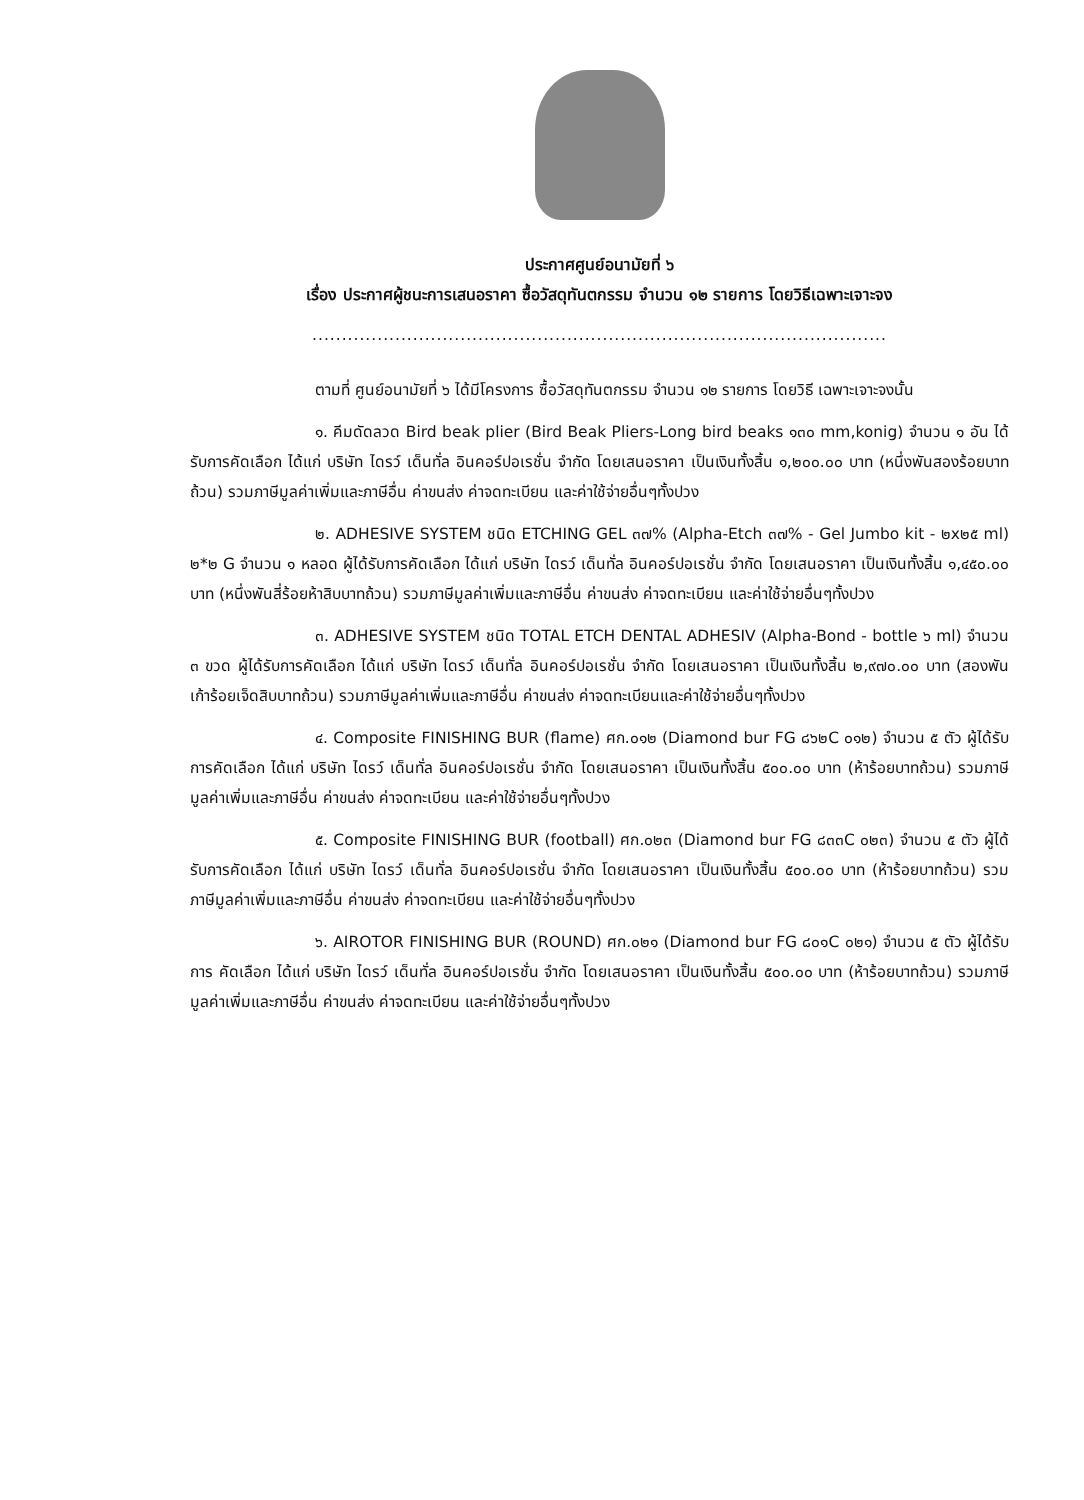ประกาศศูนย์อนามัยที่ ๖
เรื่อง ประกาศผู้ชนะการเสนอราคา ซื้อวัสดุทันตกรรม จำนวน ๑๒ รายการ โดยวิธีเฉพาะเจาะจง
.................................................................................................
ตามที่ ศูนย์อนามัยที่ ๖ ได้มีโครงการ ซื้อวัสดุทันตกรรม จำนวน ๑๒ รายการ โดยวิธี เฉพาะเจาะจงนั้น
๑. คีมดัดลวด Bird beak plier (Bird Beak Pliers-Long bird beaks ๑๓๐ mm,konig) จำนวน ๑ อัน ได้รับการคัดเลือก ได้แก่ บริษัท ไดรว์ เด็นทั่ล อินคอร์ปอเรชั่น จำกัด โดยเสนอราคา เป็นเงินทั้งสิ้น ๑,๒๐๐.๐๐ บาท (หนึ่งพันสองร้อยบาทถ้วน) รวมภาษีมูลค่าเพิ่มและภาษีอื่น ค่าขนส่ง ค่าจดทะเบียน และค่าใช้จ่ายอื่นๆทั้งปวง
๒. ADHESIVE SYSTEM ชนิด ETCHING GEL ๓๗% (Alpha-Etch ๓๗% - Gel Jumbo kit - ๒x๒๕ ml) ๒*๒ G จำนวน ๑ หลอด ผู้ได้รับการคัดเลือก ได้แก่ บริษัท ไดรว์ เด็นทั่ล อินคอร์ปอเรชั่น จำกัด โดยเสนอราคา เป็นเงินทั้งสิ้น ๑,๔๕๐.๐๐ บาท (หนึ่งพันสี่ร้อยห้าสิบบาทถ้วน) รวมภาษีมูลค่าเพิ่มและภาษีอื่น ค่าขนส่ง ค่าจดทะเบียน และค่าใช้จ่ายอื่นๆทั้งปวง
๓. ADHESIVE SYSTEM ชนิด TOTAL ETCH DENTAL ADHESIV (Alpha-Bond - bottle ๖ ml) จำนวน ๓ ขวด ผู้ได้รับการคัดเลือก ได้แก่ บริษัท ไดรว์ เด็นทั่ล อินคอร์ปอเรชั่น จำกัด โดยเสนอราคา เป็นเงินทั้งสิ้น ๒,๙๗๐.๐๐ บาท (สองพันเก้าร้อยเจ็ดสิบบาทถ้วน) รวมภาษีมูลค่าเพิ่มและภาษีอื่น ค่าขนส่ง ค่าจดทะเบียนและค่าใช้จ่ายอื่นๆทั้งปวง
๔. Composite FINISHING BUR (flame) ศก.๐๑๒ (Diamond bur FG ๘๖๒C ๐๑๒) จำนวน ๕ ตัว ผู้ได้รับการคัดเลือก ได้แก่ บริษัท ไดรว์ เด็นทั่ล อินคอร์ปอเรชั่น จำกัด โดยเสนอราคา เป็นเงินทั้งสิ้น ๕๐๐.๐๐ บาท (ห้าร้อยบาทถ้วน) รวมภาษีมูลค่าเพิ่มและภาษีอื่น ค่าขนส่ง ค่าจดทะเบียน และค่าใช้จ่ายอื่นๆทั้งปวง
๕. Composite FINISHING BUR (football) ศก.๐๒๓ (Diamond bur FG ๘๓๓C ๐๒๓) จำนวน ๕ ตัว ผู้ได้รับการคัดเลือก ได้แก่ บริษัท ไดรว์ เด็นทั่ล อินคอร์ปอเรชั่น จำกัด โดยเสนอราคา เป็นเงินทั้งสิ้น ๕๐๐.๐๐ บาท (ห้าร้อยบาทถ้วน) รวมภาษีมูลค่าเพิ่มและภาษีอื่น ค่าขนส่ง ค่าจดทะเบียน และค่าใช้จ่ายอื่นๆทั้งปวง
๖. AIROTOR FINISHING BUR (ROUND) ศก.๐๒๑ (Diamond bur FG ๘๐๑C ๐๒๑) จำนวน ๕ ตัว ผู้ได้รับการ คัดเลือก ได้แก่ บริษัท ไดรว์ เด็นทั่ล อินคอร์ปอเรชั่น จำกัด โดยเสนอราคา เป็นเงินทั้งสิ้น ๕๐๐.๐๐ บาท (ห้าร้อยบาทถ้วน) รวมภาษีมูลค่าเพิ่มและภาษีอื่น ค่าขนส่ง ค่าจดทะเบียน และค่าใช้จ่ายอื่นๆทั้งปวง